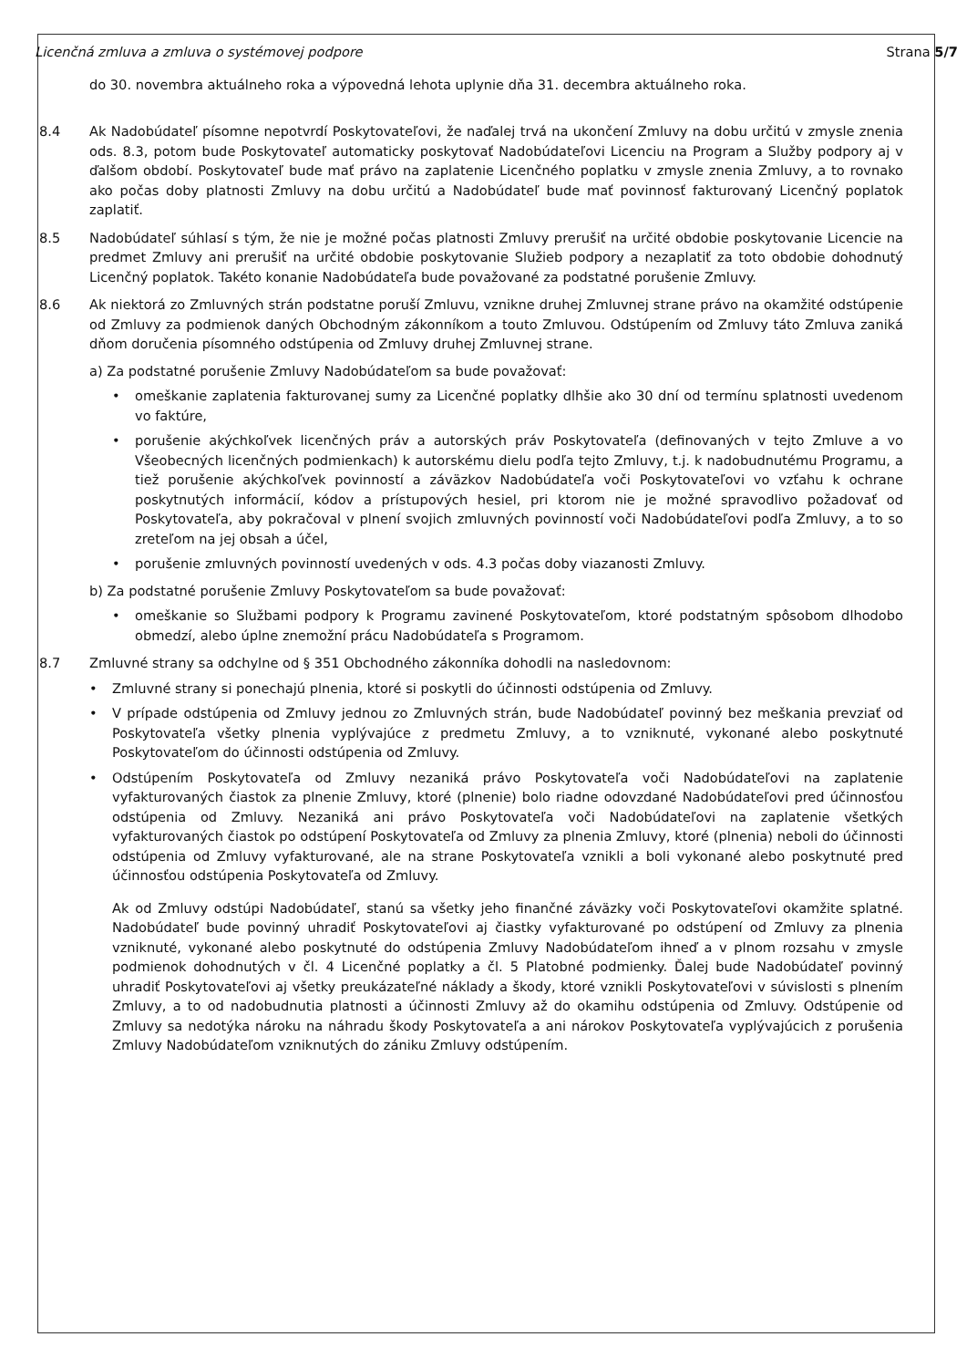Licenčná zmluva a zmluva o systémovej podpore Strana 5/7
do 30. novembra aktuálneho roka a výpovedná lehota uplynie dňa 31. decembra aktuálneho roka.
8.4 Ak Nadobúdateľ písomne nepotvrdí Poskytovateľovi, že naďalej trvá na ukončení Zmluvy na dobu určitú v zmysle znenia ods. 8.3, potom bude Poskytovateľ automaticky poskytovať Nadobúdateľovi Licenciu na Program a Služby podpory aj v ďalšom období. Poskytovateľ bude mať právo na zaplatenie Licenčného poplatku v zmysle znenia Zmluvy, a to rovnako ako počas doby platnosti Zmluvy na dobu určitú a Nadobúdateľ bude mať povinnosť fakturovaný Licenčný poplatok zaplatiť.
8.5 Nadobúdateľ súhlasí s tým, že nie je možné počas platnosti Zmluvy prerušiť na určité obdobie poskytovanie Licencie na predmet Zmluvy ani prerušiť na určité obdobie poskytovanie Služieb podpory a nezaplatiť za toto obdobie dohodnutý Licenčný poplatok. Takéto konanie Nadobúdateľa bude považované za podstatné porušenie Zmluvy.
8.6 Ak niektorá zo Zmluvných strán podstatne poruší Zmluvu, vznikne druhej Zmluvnej strane právo na okamžité odstúpenie od Zmluvy za podmienok daných Obchodným zákonníkom a touto Zmluvou. Odstúpením od Zmluvy táto Zmluva zaniká dňom doručenia písomného odstúpenia od Zmluvy druhej Zmluvnej strane.
a) Za podstatné porušenie Zmluvy Nadobúdateľom sa bude považovať:
• omeškanie zaplatenia fakturovanej sumy za Licenčné poplatky dlhšie ako 30 dní od termínu splatnosti uvedenom vo faktúre,
• porušenie akýchkoľvek licenčných práv a autorských práv Poskytovateľa (definovaných v tejto Zmluve a vo Všeobecných licenčných podmienkach) k autorskému dielu podľa tejto Zmluvy, t.j. k nadobudnutému Programu, a tiež porušenie akýchkoľvek povinností a záväzkov Nadobúdateľa voči Poskytovateľovi vo vzťahu k ochrane poskytnutých informácií, kódov a prístupových hesiel, pri ktorom nie je možné spravodlivo požadovať od Poskytovateľa, aby pokračoval v plnení svojich zmluvných povinností voči Nadobúdateľovi podľa Zmluvy, a to so zreteľom na jej obsah a účel,
• porušenie zmluvných povinností uvedených v ods. 4.3 počas doby viazanosti Zmluvy.
b) Za podstatné porušenie Zmluvy Poskytovateľom sa bude považovať:
• omeškanie so Službami podpory k Programu zavinené Poskytovateľom, ktoré podstatným spôsobom dlhodobo obmedzí, alebo úplne znemožní prácu Nadobúdateľa s Programom.
8.7 Zmluvné strany sa odchylne od § 351 Obchodného zákonníka dohodli na nasledovnom:
• Zmluvné strany si ponechajú plnenia, ktoré si poskytli do účinnosti odstúpenia od Zmluvy.
• V prípade odstúpenia od Zmluvy jednou zo Zmluvných strán, bude Nadobúdateľ povinný bez meškania prevziať od Poskytovateľa všetky plnenia vyplývajúce z predmetu Zmluvy, a to vzniknuté, vykonané alebo poskytnuté Poskytovateľom do účinnosti odstúpenia od Zmluvy.
• Odstúpením Poskytovateľa od Zmluvy nezaniká právo Poskytovateľa voči Nadobúdateľovi na zaplatenie vyfakturovaných čiastok za plnenie Zmluvy, ktoré (plnenie) bolo riadne odovzdané Nadobúdateľovi pred účinnosťou odstúpenia od Zmluvy. Nezaniká ani právo Poskytovateľa voči Nadobúdateľovi na zaplatenie všetkých vyfakturovaných čiastok po odstúpení Poskytovateľa od Zmluvy za plnenia Zmluvy, ktoré (plnenia) neboli do účinnosti odstúpenia od Zmluvy vyfakturované, ale na strane Poskytovateľa vznikli a boli vykonané alebo poskytnuté pred účinnosťou odstúpenia Poskytovateľa od Zmluvy.
Ak od Zmluvy odstúpi Nadobúdateľ, stanú sa všetky jeho finančné záväzky voči Poskytovateľovi okamžite splatné. Nadobúdateľ bude povinný uhradiť Poskytovateľovi aj čiastky vyfakturované po odstúpení od Zmluvy za plnenia vzniknuté, vykonané alebo poskytnuté do odstúpenia Zmluvy Nadobúdateľom ihneď a v plnom rozsahu v zmysle podmienok dohodnutých v čl. 4 Licenčné poplatky a čl. 5 Platobné podmienky. Ďalej bude Nadobúdateľ povinný uhradiť Poskytovateľovi aj všetky preukázateľné náklady a škody, ktoré vznikli Poskytovateľovi v súvislosti s plnením Zmluvy, a to od nadobudnutia platnosti a účinnosti Zmluvy až do okamihu odstúpenia od Zmluvy. Odstúpenie od Zmluvy sa nedotýka nároku na náhradu škody Poskytovateľa a ani nárokov Poskytovateľa vyplývajúcich z porušenia Zmluvy Nadobúdateľom vzniknutých do zániku Zmluvy odstúpením.